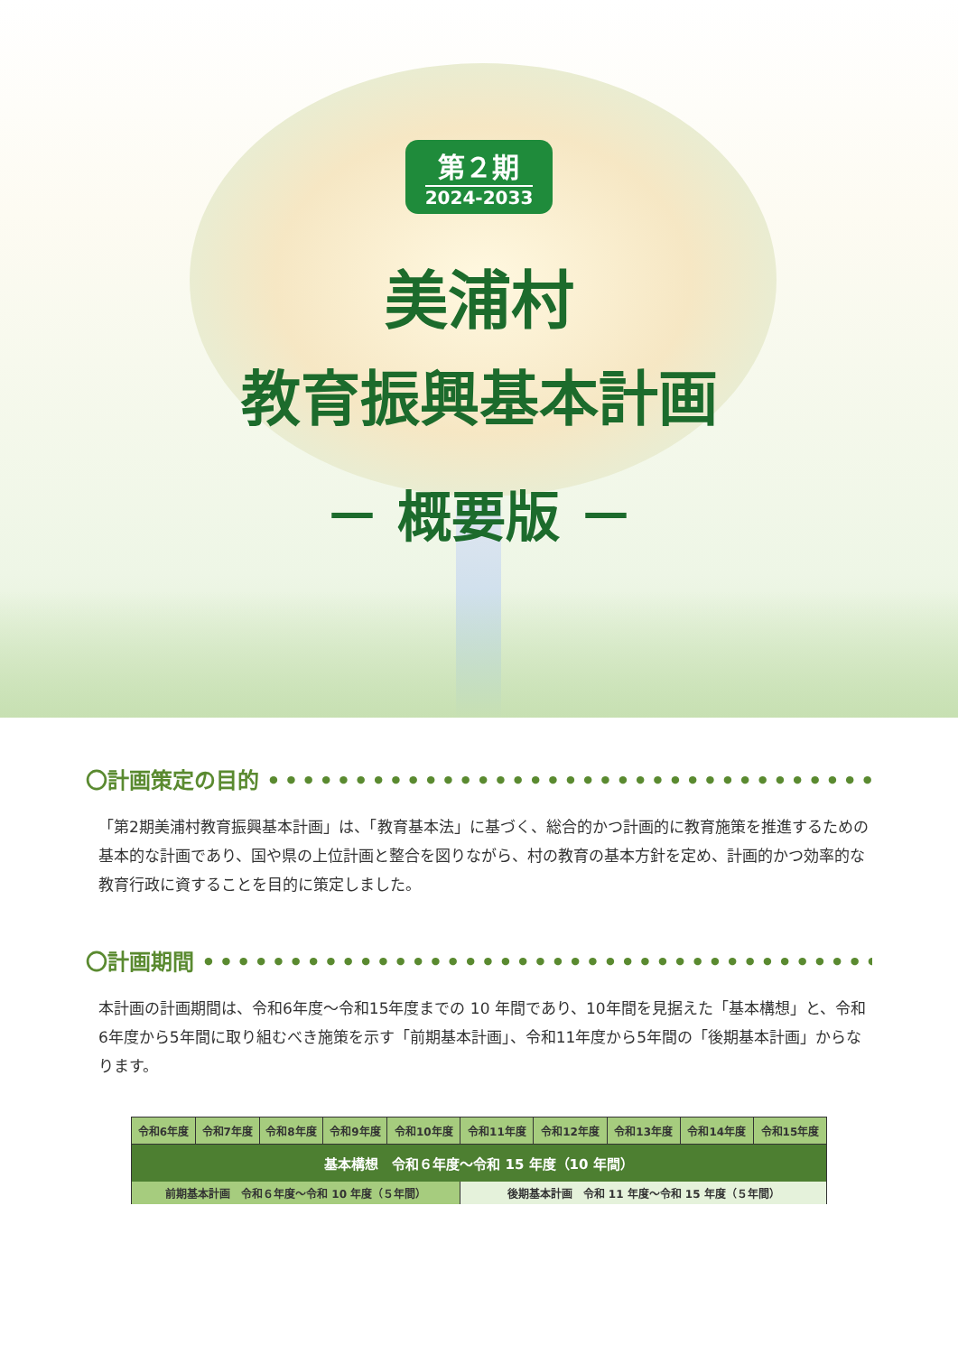第２期
2024-2033
美浦村
教育振興基本計画
－ 概要版 －
〇計画策定の目的 ••••••••••••••••••••••••••••••••••••••••••••••••
「第2期美浦村教育振興基本計画」は、「教育基本法」に基づく、総合的かつ計画的に教育施策を推進するための基本的な計画であり、国や県の上位計画と整合を図りながら、村の教育の基本方針を定め、計画的かつ効率的な教育行政に資することを目的に策定しました。
〇計画期間 ••••••••••••••••••••••••••••••••••••••••••••••••••••
本計画の計画期間は、令和6年度～令和15年度までの 10 年間であり、10年間を見据えた「基本構想」と、令和6年度から5年間に取り組むべき施策を示す「前期基本計画」、令和11年度から5年間の「後期基本計画」からなります。
| 令和6年度 | 令和7年度 | 令和8年度 | 令和9年度 | 令和10年度 | 令和11年度 | 令和12年度 | 令和13年度 | 令和14年度 | 令和15年度 |
| --- | --- | --- | --- | --- | --- | --- | --- | --- | --- |
| 基本構想 令和６年度～令和 15 年度（10 年間） | | | | | | | | | |
| 前期基本計画 令和６年度～令和 10 年度（５年間） | | | | | 後期基本計画 令和 11 年度～令和 15 年度（５年間） | | | | |